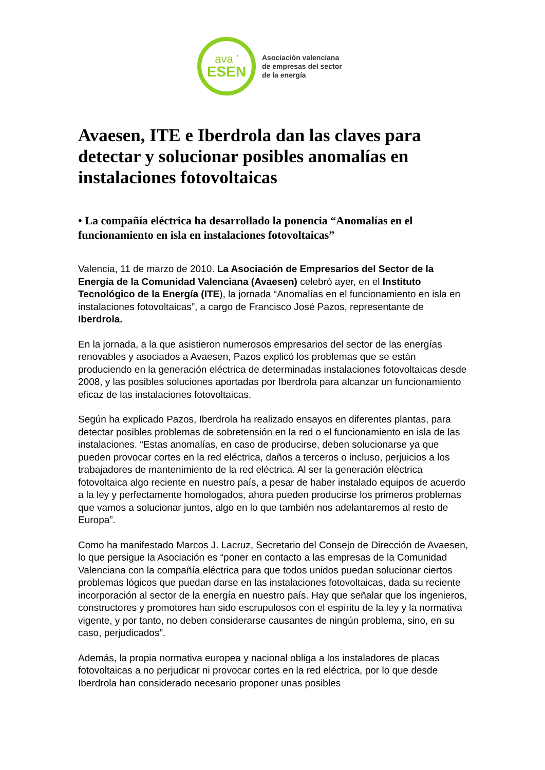ava ′
ESEN
Asociación valenciana
de empresas del sector
de la energía
Avaesen, ITE e Iberdrola dan las claves para detectar y solucionar posibles anomalías en instalaciones fotovoltaicas
• La compañía eléctrica ha desarrollado la ponencia “Anomalías en el funcionamiento en isla en instalaciones fotovoltaicas”
Valencia, 11 de marzo de 2010. La Asociación de Empresarios del Sector de la Energía de la Comunidad Valenciana (Avaesen) celebró ayer, en el Instituto Tecnológico de la Energía (ITE), la jornada “Anomalías en el funcionamiento en isla en instalaciones fotovoltaicas”, a cargo de Francisco José Pazos, representante de Iberdrola.
En la jornada, a la que asistieron numerosos empresarios del sector de las energías renovables y asociados a Avaesen, Pazos explicó los problemas que se están produciendo en la generación eléctrica de determinadas instalaciones fotovoltaicas desde 2008, y las posibles soluciones aportadas por Iberdrola para alcanzar un funcionamiento eficaz de las instalaciones fotovoltaicas.
Según ha explicado Pazos, Iberdrola ha realizado ensayos en diferentes plantas, para detectar posibles problemas de sobretensión en la red o el funcionamiento en isla de las instalaciones. “Estas anomalías, en caso de producirse, deben solucionarse ya que pueden provocar cortes en la red eléctrica, daños a terceros o incluso, perjuicios a los trabajadores de mantenimiento de la red eléctrica. Al ser la generación eléctrica fotovoltaica algo reciente en nuestro país, a pesar de haber instalado equipos de acuerdo a la ley y perfectamente homologados, ahora pueden producirse los primeros problemas que vamos a solucionar juntos, algo en lo que también nos adelantaremos al resto de Europa”.
Como ha manifestado Marcos J. Lacruz, Secretario del Consejo de Dirección de Avaesen, lo que persigue la Asociación es “poner en contacto a las empresas de la Comunidad Valenciana con la compañía eléctrica para que todos unidos puedan solucionar ciertos problemas lógicos que puedan darse en las instalaciones fotovoltaicas, dada su reciente incorporación al sector de la energía en nuestro país. Hay que señalar que los ingenieros, constructores y promotores han sido escrupulosos con el espíritu de la ley y la normativa vigente, y por tanto, no deben considerarse causantes de ningún problema, sino, en su caso, perjudicados”.
Además, la propia normativa europea y nacional obliga a los instaladores de placas fotovoltaicas a no perjudicar ni provocar cortes en la red eléctrica, por lo que desde Iberdrola han considerado necesario proponer unas posibles